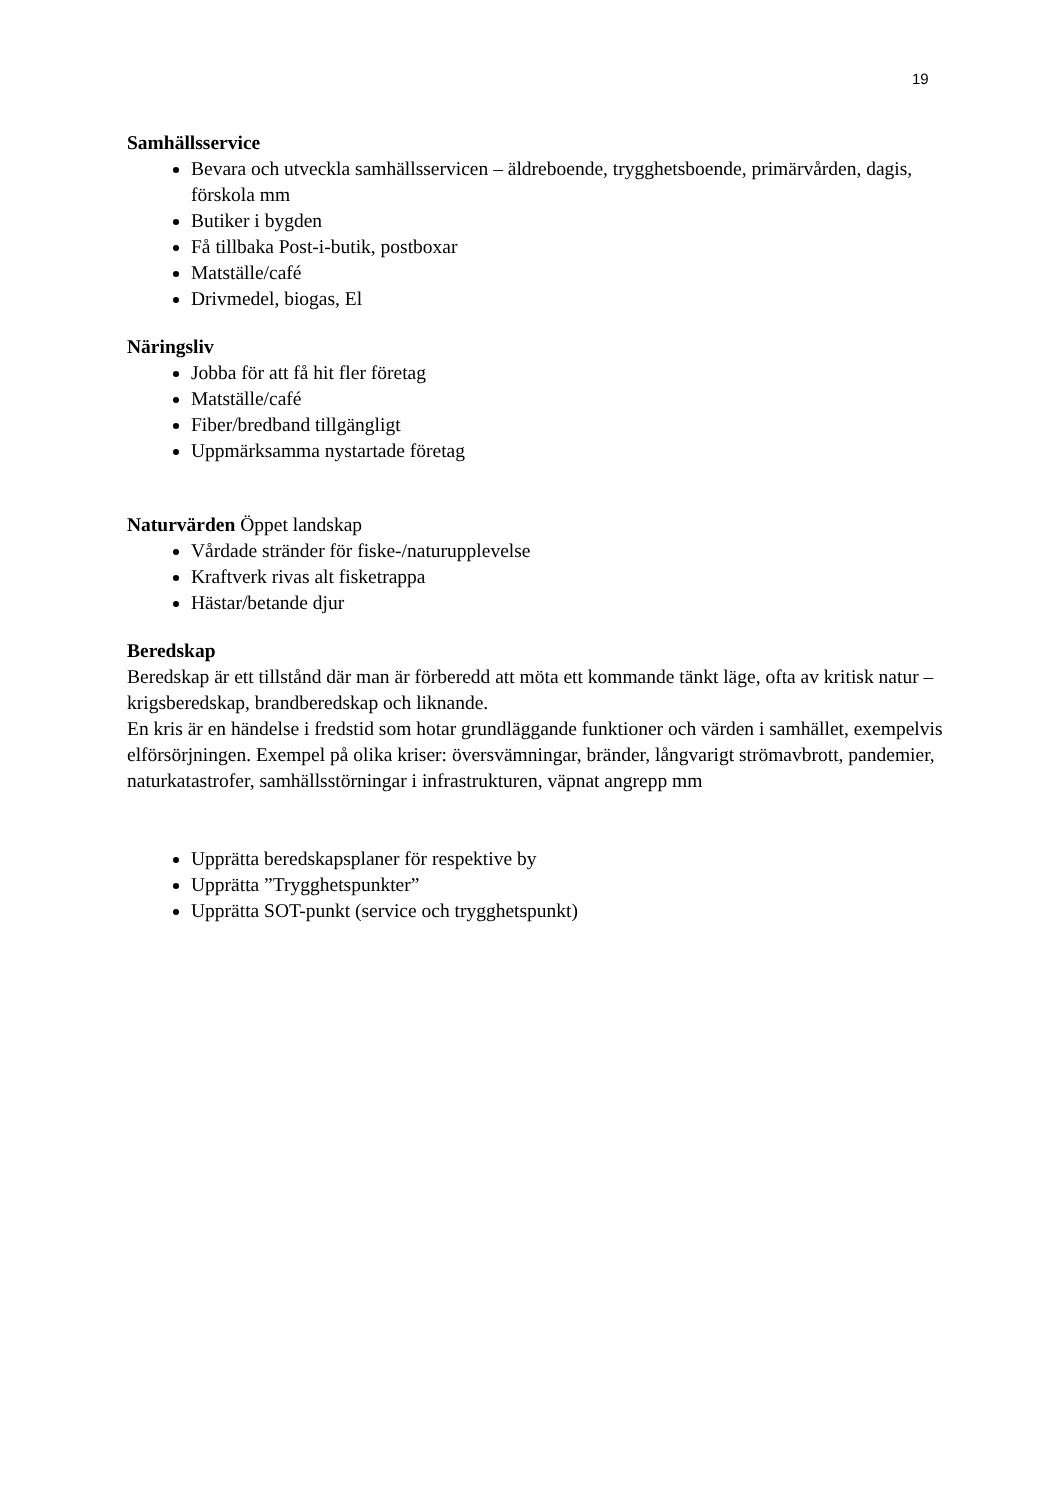19
Samhällsservice
Bevara och utveckla samhällsservicen – äldreboende, trygghetsboende, primärvården, dagis, förskola mm
Butiker i bygden
Få tillbaka Post-i-butik, postboxar
Matställe/café
Drivmedel, biogas, El
Näringsliv
Jobba för att få hit fler företag
Matställe/café
Fiber/bredband tillgängligt
Uppmärksamma nystartade företag
Naturvärden Öppet landskap
Vårdade stränder för fiske-/naturupplevelse
Kraftverk rivas alt fisketrappa
Hästar/betande djur
Beredskap
Beredskap är ett tillstånd där man är förberedd att möta ett kommande tänkt läge, ofta av kritisk natur – krigsberedskap, brandberedskap och liknande.
En kris är en händelse i fredstid som hotar grundläggande funktioner och värden i samhället, exempelvis elförsörjningen. Exempel på olika kriser: översvämningar, bränder, långvarigt strömavbrott, pandemier, naturkatastrofer, samhällsstörningar i infrastrukturen, väpnat angrepp mm
Upprätta beredskapsplaner för respektive by
Upprätta ”Trygghetspunkter”
Upprätta SOT-punkt (service och trygghetspunkt)